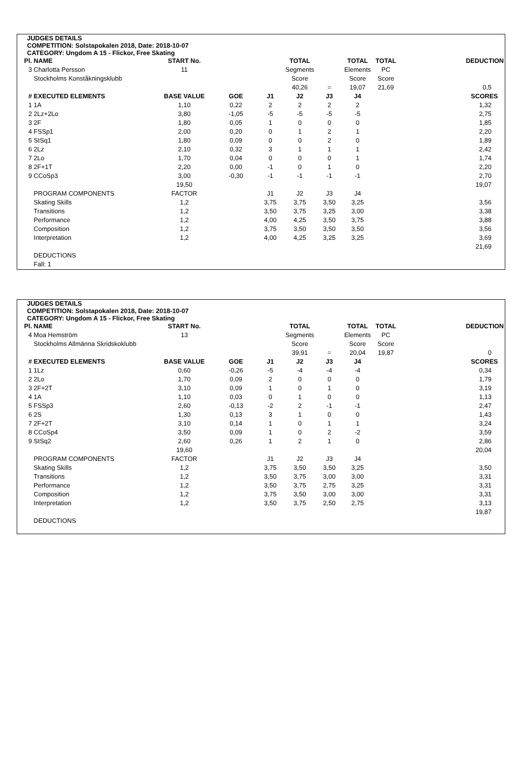JUDGES DETAILS
COMPETITION: Solstapokalen 2018, Date: 2018-10-07
CATEGORY: Ungdom A 15 - Flickor, Free Skating
| Pl. | NAME | START No. | | | TOTAL | | TOTAL | TOTAL | DEDUCTION |
| 3 | Charlotta Persson | 11 | | | Segments | | Elements | PC | |
| | Stockholms Konståkningsklubb | | | | Score | | Score | Score | |
| | | | | | 40,26 | = | 19,07 | 21,69 | 0,5 |
| # | EXECUTED ELEMENTS | BASE VALUE | GOE | J1 | J2 | J3 | J4 | | SCORES |
| 1 | 1A | 1,10 | 0,22 | 2 | 2 | 2 | 2 | | 1,32 |
| 2 | 2Lz+2Lo | 3,80 | -1,05 | -5 | -5 | -5 | -5 | | 2,75 |
| 3 | 2F | 1,80 | 0,05 | 1 | 0 | 0 | 0 | | 1,85 |
| 4 | FSSp1 | 2,00 | 0,20 | 0 | 1 | 2 | 1 | | 2,20 |
| 5 | StSq1 | 1,80 | 0,09 | 0 | 0 | 2 | 0 | | 1,89 |
| 6 | 2Lz | 2,10 | 0,32 | 3 | 1 | 1 | 1 | | 2,42 |
| 7 | 2Lo | 1,70 | 0,04 | 0 | 0 | 0 | 1 | | 1,74 |
| 8 | 2F+1T | 2,20 | 0,00 | -1 | 0 | 1 | 0 | | 2,20 |
| 9 | CCoSp3 | 3,00 | -0,30 | -1 | -1 | -1 | -1 | | 2,70 |
| | | 19,50 | | | | | | | 19,07 |
| | PROGRAM COMPONENTS | FACTOR | | J1 | J2 | J3 | J4 | | |
| | Skating Skills | 1,2 | | 3,75 | 3,75 | 3,50 | 3,25 | | 3,56 |
| | Transitions | 1,2 | | 3,50 | 3,75 | 3,25 | 3,00 | | 3,38 |
| | Performance | 1,2 | | 4,00 | 4,25 | 3,50 | 3,75 | | 3,88 |
| | Composition | 1,2 | | 3,75 | 3,50 | 3,50 | 3,50 | | 3,56 |
| | Interpretation | 1,2 | | 4,00 | 4,25 | 3,25 | 3,25 | | 3,69 |
| | | | | | | | | | 21,69 |
| | DEDUCTIONS | | | | | | | | |
| | Fall: 1 | | | | | | | | |
JUDGES DETAILS
COMPETITION: Solstapokalen 2018, Date: 2018-10-07
CATEGORY: Ungdom A 15 - Flickor, Free Skating
| Pl. | NAME | START No. | | | TOTAL | | TOTAL | TOTAL | DEDUCTION |
| 4 | Moa Hemström | 13 | | | Segments | | Elements | PC | |
| | Stockholms Allmänna Skridskoklubb | | | | Score | | Score | Score | |
| | | | | | 39,91 | = | 20,04 | 19,87 | 0 |
| # | EXECUTED ELEMENTS | BASE VALUE | GOE | J1 | J2 | J3 | J4 | | SCORES |
| 1 | 1Lz | 0,60 | -0,26 | -5 | -4 | -4 | -4 | | 0,34 |
| 2 | 2Lo | 1,70 | 0,09 | 2 | 0 | 0 | 0 | | 1,79 |
| 3 | 2F+2T | 3,10 | 0,09 | 1 | 0 | 1 | 0 | | 3,19 |
| 4 | 1A | 1,10 | 0,03 | 0 | 1 | 0 | 0 | | 1,13 |
| 5 | FSSp3 | 2,60 | -0,13 | -2 | 2 | -1 | -1 | | 2,47 |
| 6 | 2S | 1,30 | 0,13 | 3 | 1 | 0 | 0 | | 1,43 |
| 7 | 2F+2T | 3,10 | 0,14 | 1 | 0 | 1 | 1 | | 3,24 |
| 8 | CCoSp4 | 3,50 | 0,09 | 1 | 0 | 2 | -2 | | 3,59 |
| 9 | StSq2 | 2,60 | 0,26 | 1 | 2 | 1 | 0 | | 2,86 |
| | | 19,60 | | | | | | | 20,04 |
| | PROGRAM COMPONENTS | FACTOR | | J1 | J2 | J3 | J4 | | |
| | Skating Skills | 1,2 | | 3,75 | 3,50 | 3,50 | 3,25 | | 3,50 |
| | Transitions | 1,2 | | 3,50 | 3,75 | 3,00 | 3,00 | | 3,31 |
| | Performance | 1,2 | | 3,50 | 3,75 | 2,75 | 3,25 | | 3,31 |
| | Composition | 1,2 | | 3,75 | 3,50 | 3,00 | 3,00 | | 3,31 |
| | Interpretation | 1,2 | | 3,50 | 3,75 | 2,50 | 2,75 | | 3,13 |
| | | | | | | | | | 19,87 |
| | DEDUCTIONS | | | | | | | | |